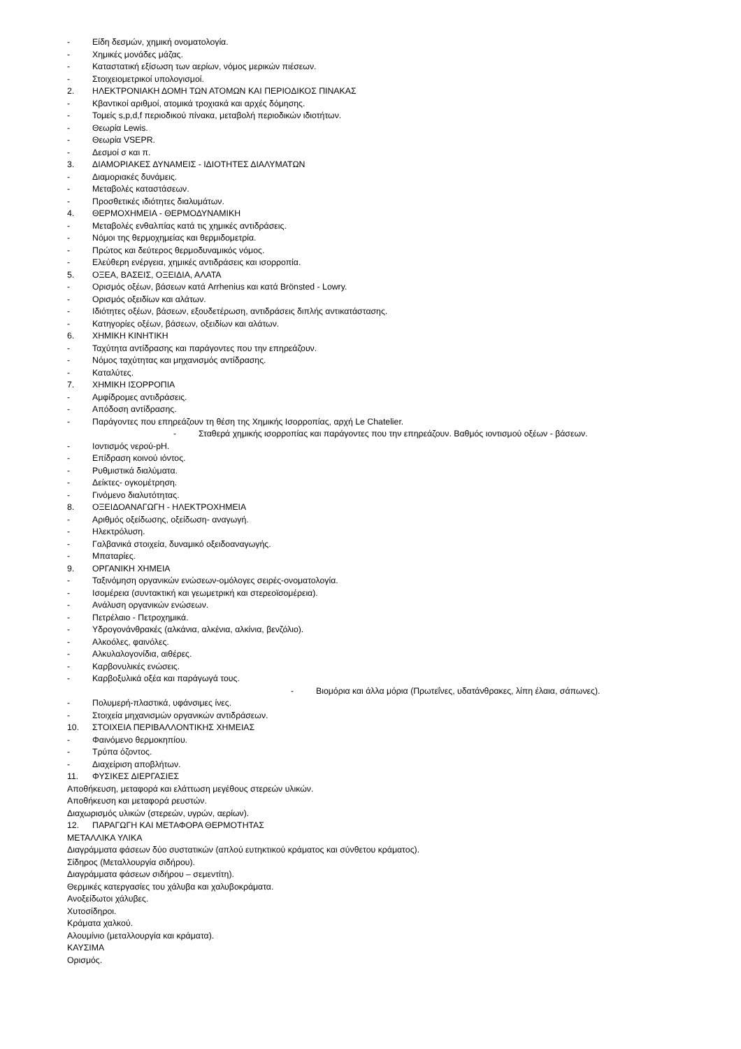- Είδη δεσμών, χημική ονοματολογία.
- Χημικές μονάδες μάζας.
- Καταστατική εξίσωση των αερίων, νόμος μερικών πιέσεων.
- Στοιχειομετρικοί υπολογισμοί.
2. ΗΛΕΚΤΡΟΝΙΑΚΗ ΔΟΜΗ ΤΩΝ ΑΤΟΜΩΝ ΚΑΙ ΠΕΡΙΟΔΙΚΟΣ ΠΙΝΑΚΑΣ
- Κβαντικοί αριθμοί, ατομικά τροχιακά και αρχές δόμησης.
- Τομείς s,p,d,f περιοδικού πίνακα, μεταβολή περιοδικών ιδιοτήτων.
- Θεωρία Lewis.
- Θεωρία VSEPR.
- Δεσμοί σ και π.
3. ΔΙΑΜΟΡΙΑΚΕΣ ΔΥΝΑΜΕΙΣ - ΙΔΙΟΤΗΤΕΣ ΔΙΑΛΥΜΑΤΩΝ
- Διαμοριακές δυνάμεις.
- Μεταβολές καταστάσεων.
- Προσθετικές ιδιότητες διαλυμάτων.
4. ΘΕΡΜΟΧΗΜΕΙΑ - ΘΕΡΜΟΔΥΝΑΜΙΚΗ
- Μεταβολές ενθαλπίας κατά τις χημικές αντιδράσεις.
- Νόμοι της θερμοχημείας και θερμιδομετρία.
- Πρώτος και δεύτερος θερμοδυναμικός νόμος.
- Ελεύθερη ενέργεια, χημικές αντιδράσεις και ισορροπία.
5. ΟΞΕΑ, ΒΑΣΕΙΣ, ΟΞΕΙΔΙΑ, ΑΛΑΤΑ
- Ορισμός οξέων, βάσεων κατά Arrhenius και κατά Brönsted - Lowry.
- Ορισμός οξειδίων και αλάτων.
- Ιδιότητες οξέων, βάσεων, εξουδετέρωση, αντιδράσεις διπλής αντικατάστασης.
- Κατηγορίες οξέων, βάσεων, οξειδίων και αλάτων.
6. ΧΗΜΙΚΗ ΚΙΝΗΤΙΚΗ
- Ταχύτητα αντίδρασης και παράγοντες που την επηρεάζουν.
- Νόμος ταχύτητας και μηχανισμός αντίδρασης.
- Καταλύτες.
7. ΧΗΜΙΚΗ ΙΣΟΡΡΟΠΙΑ
- Αμφίδρομες αντιδράσεις.
- Απόδοση αντίδρασης.
- Παράγοντες που επηρεάζουν τη θέση της Χημικής Ισορροπίας, αρχή Le Chatelier.
- Σταθερά χημικής ισορροπίας και παράγοντες που την επηρεάζουν. Βαθμός ιοντισμού οξέων - βάσεων.
- Ιοντισμός νερού-pH.
- Επίδραση κοινού ιόντος.
- Ρυθμιστικά διαλύματα.
- Δείκτες- ογκομέτρηση.
- Γινόμενο διαλυτότητας.
8. ΟΞΕΙΔΟΑΝΑΓΩΓΗ - ΗΛΕΚΤΡΟΧΗΜΕΙΑ
- Αριθμός οξείδωσης, οξείδωση- αναγωγή.
- Ηλεκτρόλυση.
- Γαλβανικά στοιχεία, δυναμικό οξειδοαναγωγής.
- Μπαταρίες.
9. ΟΡΓΑΝΙΚΗ ΧΗΜΕΙΑ
- Ταξινόμηση οργανικών ενώσεων-ομόλογες σειρές-ονοματολογία.
- Ισομέρεια (συντακτική και γεωμετρική και στερεοϊσομέρεια).
- Ανάλυση οργανικών ενώσεων.
- Πετρέλαιο - Πετροχημικά.
- Υδρογονάνθρακές (αλκάνια, αλκένια, αλκίνια, βενζόλιο).
- Αλκοόλες, φαινόλες.
- Αλκυλαλογονίδια, αιθέρες.
- Καρβονυλικές ενώσεις.
- Καρβοξυλικά οξέα και παράγωγά τους.
- Βιομόρια και άλλα μόρια (Πρωτεΐνες, υδατάνθρακες, λίπη έλαια, σάπωνες).
- Πολυμερή-πλαστικά, υφάνσιμες ίνες.
- Στοιχεία μηχανισμών οργανικών αντιδράσεων.
10. ΣΤΟΙΧΕΙΑ ΠΕΡΙΒΑΛΛΟΝΤΙΚΗΣ ΧΗΜΕΙΑΣ
- Φαινόμενο θερμοκηπίου.
- Τρύπα όζοντος.
- Διαχείριση αποβλήτων.
11. ΦΥΣΙΚΕΣ ΔΙΕΡΓΑΣΙΕΣ
Αποθήκευση, μεταφορά και ελάττωση μεγέθους στερεών υλικών.
Αποθήκευση και μεταφορά ρευστών.
Διαχωρισμός υλικών (στερεών, υγρών, αερίων).
12. ΠΑΡΑΓΩΓΗ ΚΑΙ ΜΕΤΑΦΟΡΑ ΘΕΡΜΟΤΗΤΑΣ
ΜΕΤΑΛΛΙΚΑ ΥΛΙΚΑ
Διαγράμματα φάσεων δύο συστατικών (απλού ευτηκτικού κράματος και σύνθετου κράματος).
Σίδηρος (Μεταλλουργία σιδήρου).
Διαγράμματα φάσεων σιδήρου – σεμεντίτη).
Θερμικές κατεργασίες του χάλυβα και χαλυβοκράματα.
Ανοξείδωτοι χάλυβες.
Χυτοσίδηροι.
Κράματα χαλκού.
Αλουμίνιο (μεταλλουργία και κράματα).
ΚΑΥΣΙΜΑ
Ορισμός.